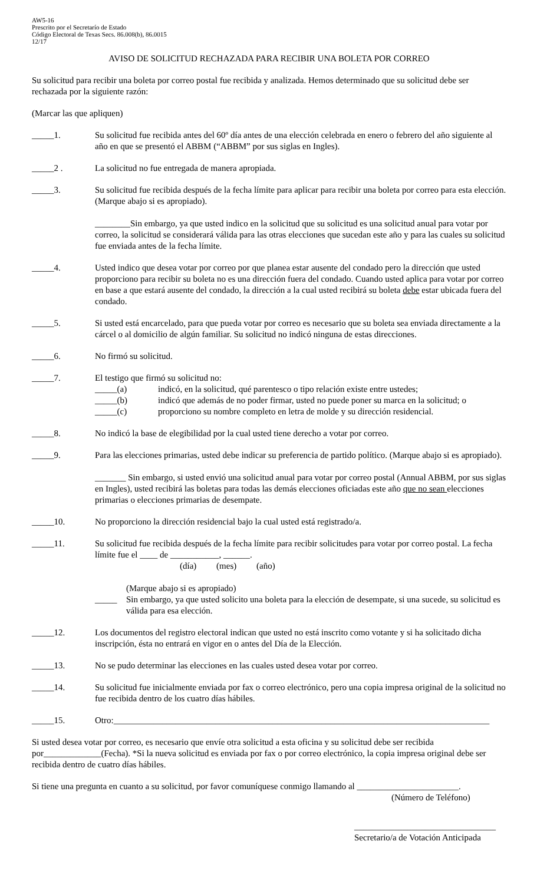AW5-16
Prescrito por el Secretarío de Estado
Código Electoral de Texas Secs. 86.008(b), 86.0015
12/17
AVISO DE SOLICITUD RECHAZADA PARA RECIBIR UNA BOLETA POR CORREO
Su solicitud para recibir una boleta por correo postal fue recibida y analizada. Hemos determinado que su solicitud debe ser rechazada por la siguiente razón:
(Marcar las que apliquen)
_____1. Su solicitud fue recibida antes del 60º día antes de una elección celebrada en enero o febrero del año siguiente al año en que se presentó el ABBM (“ABBM” por sus siglas en Ingles).
_____2 . La solicitud no fue entregada de manera apropiada.
_____3. Su solicitud fue recibida después de la fecha límite para aplicar para recibir una boleta por correo para esta elección. (Marque abajo si es apropiado).
________Sin embargo, ya que usted indico en la solicitud que su solicitud es una solicitud anual para votar por correo, la solicitud se considerará válida para las otras elecciones que sucedan este año y para las cuales su solicitud fue enviada antes de la fecha límite.
_____4. Usted indico que desea votar por correo por que planea estar ausente del condado pero la dirección que usted proporciono para recibir su boleta no es una dirección fuera del condado. Cuando usted aplica para votar por correo en base a que estará ausente del condado, la dirección a la cual usted recibirá su boleta debe estar ubicada fuera del condado.
_____5. Si usted está encarcelado, para que pueda votar por correo es necesario que su boleta sea enviada directamente a la cárcel o al domicilio de algún familiar. Su solicitud no indicó ninguna de estas direcciones.
_____6. No firmó su solicitud.
_____7. El testigo que firmó su solicitud no:
_____(a) indicó, en la solicitud, qué parentesco o tipo relación existe entre ustedes;
_____(b) indicó que además de no poder firmar, usted no puede poner su marca en la solicitud; o
_____(c) proporciono su nombre completo en letra de molde y su dirección residencial.
_____8. No indicó la base de elegibilidad por la cual usted tiene derecho a votar por correo.
_____9. Para las elecciones primarias, usted debe indicar su preferencia de partido político. (Marque abajo si es apropiado).
_______ Sin embargo, si usted envió una solicitud anual para votar por correo postal (Annual ABBM, por sus siglas en Ingles), usted recibirá las boletas para todas las demás elecciones oficiadas este año que no sean elecciones primarias o elecciones primarias de desempate.
_____10. No proporciono la dirección residencial bajo la cual usted está registrado/a.
_____11. Su solicitud fue recibida después de la fecha límite para recibir solicitudes para votar por correo postal. La fecha límite fue el ____ de ___________, ______.
(día) (mes) (año)
_____ (Marque abajo si es apropiado)
Sin embargo, ya que usted solicito una boleta para la elección de desempate, si una sucede, su solicitud es válida para esa elección.
_____12. Los documentos del registro electoral indican que usted no está inscrito como votante y si ha solicitado dicha inscripción, ésta no entrará en vigor en o antes del Día de la Elección.
_____13. No se pudo determinar las elecciones en las cuales usted desea votar por correo.
_____14. Su solicitud fue inicialmente enviada por fax o correo electrónico, pero una copia impresa original de la solicitud no fue recibida dentro de los cuatro días hábiles.
_____15. Otro:_____________________________________________________________________________________
Si usted desea votar por correo, es necesario que envíe otra solicitud a esta oficina y su solicitud debe ser recibida por_____________(Fecha). *Si la nueva solicitud es enviada por fax o por correo electrónico, la copia impresa original debe ser recibida dentro de cuatro días hábiles.
Si tiene una pregunta en cuanto a su solicitud, por favor comuníquese conmigo llamando al _______________________.
(Número de Teléfono)
________________________________
Secretario/a de Votación Anticipada